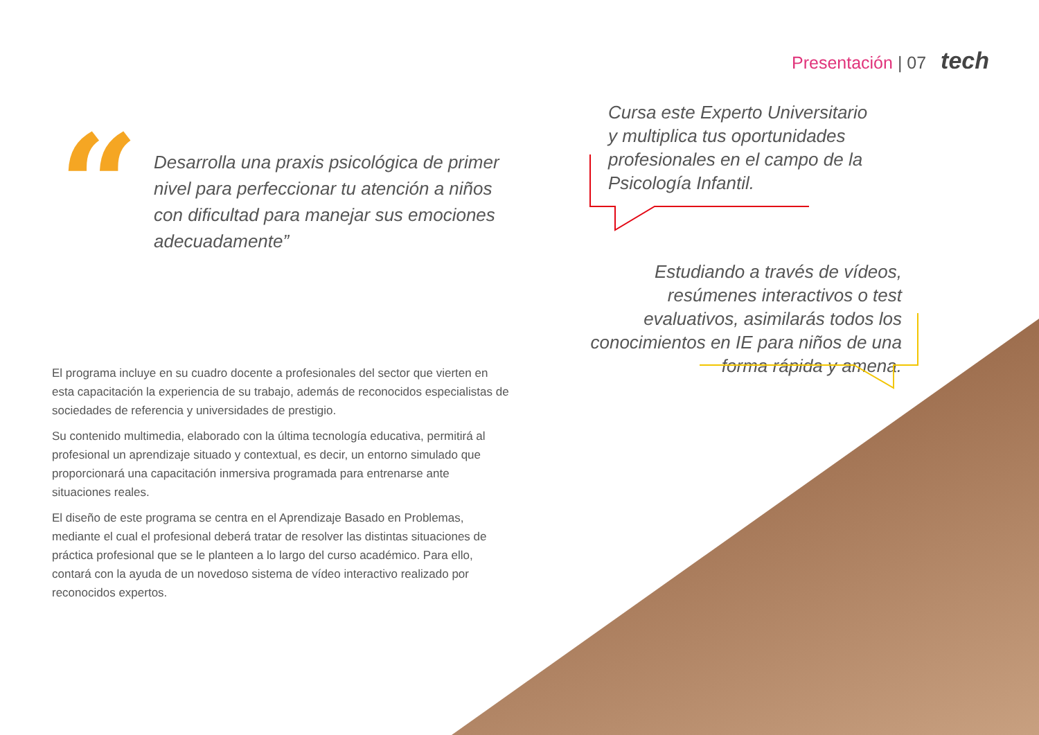Presentación | 07 tech
“
Desarrolla una praxis psicológica de primer nivel para perfeccionar tu atención a niños con dificultad para manejar sus emociones adecuadamente”
Cursa este Experto Universitario y multiplica tus oportunidades profesionales en el campo de la Psicología Infantil.
Estudiando a través de vídeos, resúmenes interactivos o test evaluativos, asimilarás todos los conocimientos en IE para niños de una forma rápida y amena.
El programa incluye en su cuadro docente a profesionales del sector que vierten en esta capacitación la experiencia de su trabajo, además de reconocidos especialistas de sociedades de referencia y universidades de prestigio.
Su contenido multimedia, elaborado con la última tecnología educativa, permitirá al profesional un aprendizaje situado y contextual, es decir, un entorno simulado que proporcionará una capacitación inmersiva programada para entrenarse ante situaciones reales.
El diseño de este programa se centra en el Aprendizaje Basado en Problemas, mediante el cual el profesional deberá tratar de resolver las distintas situaciones de práctica profesional que se le planteen a lo largo del curso académico. Para ello, contará con la ayuda de un novedoso sistema de vídeo interactivo realizado por reconocidos expertos.